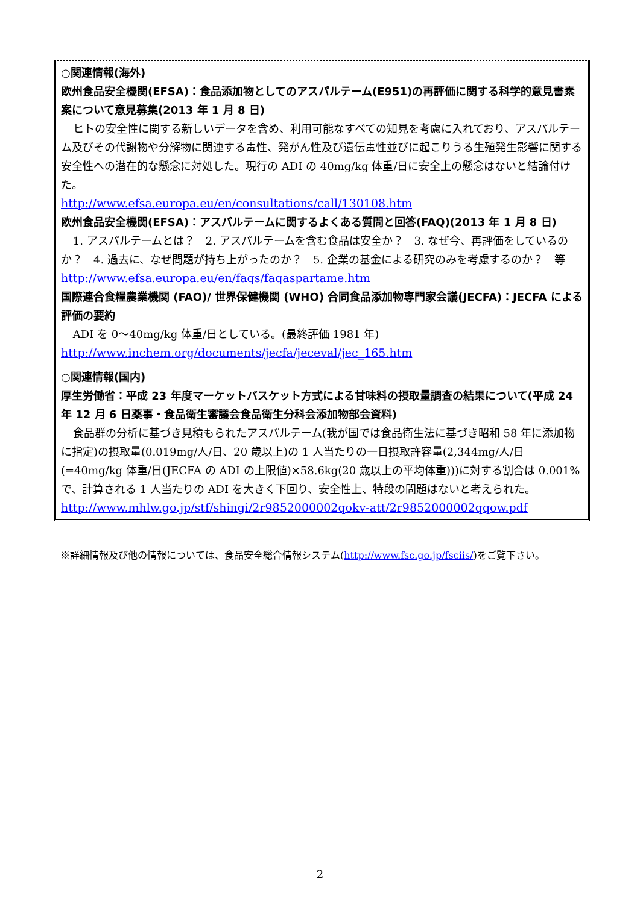○関連情報(海外)
欧州食品安全機関(EFSA)：食品添加物としてのアスパルテーム(E951)の再評価に関する科学的意見書素案について意見募集(2013 年 1 月 8 日)
ヒトの安全性に関する新しいデータを含め、利用可能なすべての知見を考慮に入れており、アスパルテーム及びその代謝物や分解物に関連する毒性、発がん性及び遺伝毒性並びに起こりうる生殖発生影響に関する安全性への潜在的な懸念に対処した。現行の ADI の 40mg/kg 体重/日に安全上の懸念はないと結論付けた。
http://www.efsa.europa.eu/en/consultations/call/130108.htm
欧州食品安全機関(EFSA)：アスパルテームに関するよくある質問と回答(FAQ)(2013 年 1 月 8 日)
1. アスパルテームとは？　2. アスパルテームを含む食品は安全か？　3. なぜ今、再評価をしているのか？　4. 過去に、なぜ問題が持ち上がったのか？　5. 企業の基金による研究のみを考慮するのか？　等
http://www.efsa.europa.eu/en/faqs/faqaspartame.htm
国際連合食糧農業機関 (FAO)/ 世界保健機関 (WHO) 合同食品添加物専門家会議(JECFA)：JECFA による評価の要約
ADI を 0～40mg/kg 体重/日としている。(最終評価 1981 年)
http://www.inchem.org/documents/jecfa/jeceval/jec_165.htm
○関連情報(国内)
厚生労働省：平成 23 年度マーケットバスケット方式による甘味料の摂取量調査の結果について(平成 24 年 12 月 6 日薬事・食品衛生審議会食品衛生分科会添加物部会資料)
食品群の分析に基づき見積もられたアスパルテーム(我が国では食品衛生法に基づき昭和 58 年に添加物に指定)の摂取量(0.019mg/人/日、20 歳以上)の 1 人当たりの一日摂取許容量(2,344mg/人/日(=40mg/kg 体重/日(JECFA の ADI の上限値)×58.6kg(20 歳以上の平均体重)))に対する割合は 0.001%で、計算される 1 人当たりの ADI を大きく下回り、安全性上、特段の問題はないと考えられた。
http://www.mhlw.go.jp/stf/shingi/2r9852000002qokv-att/2r9852000002qqow.pdf
※詳細情報及び他の情報については、食品安全総合情報システム(http://www.fsc.go.jp/fsciis/)をご覧下さい。
2